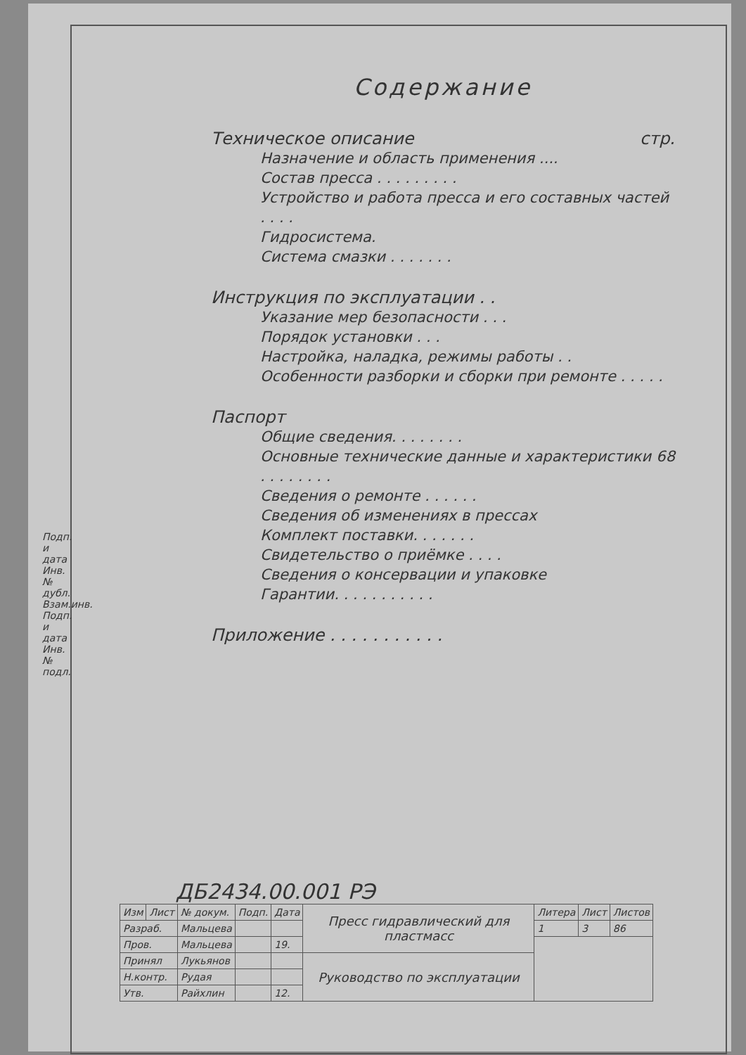Подп. и дата Инв.№ дубл. Взам.инв. Подп. и дата Инв.№ подл.
Содержание
Техническое описание стр.
Назначение и область применения ....
Состав пресса . . . . . . . . .
Устройство и работа пресса и его составных частей . . . .
Гидросистема.
Система смазки . . . . . . .
Инструкция по эксплуатации . .
Указание мер безопасности . . .
Порядок установки . . .
Настройка, наладка, режимы работы . .
Особенности разборки и сборки при ремонте . . . . .
Паспорт
Общие сведения. . . . . . . .
Основные технические данные и характеристики . . . . . . . . 68
Сведения о ремонте . . . . . .
Сведения об изменениях в прессах
Комплект поставки. . . . . . .
Свидетельство о приёмке . . . .
Сведения о консервации и упаковке
Гарантии. . . . . . . . . . .
Приложение . . . . . . . . . . .
ДБ2434.00.001 РЭ
| Изм | Лист | № докум. | Подп. | Дата | Пресс гидравлический для пластмасс | Литера | Лист | Листов |
| Разраб. | | Мальцева | | | | 1 | 3 | 86 |
| Пров. | | Мальцева | | 19. | | | | |
| Принял | | Лукьянов | | | Руководство по эксплуатации | | | |
| Н.контр. | | Рудая | | | | | | |
| Утв. | | Райхлин | | 12. | | | | |